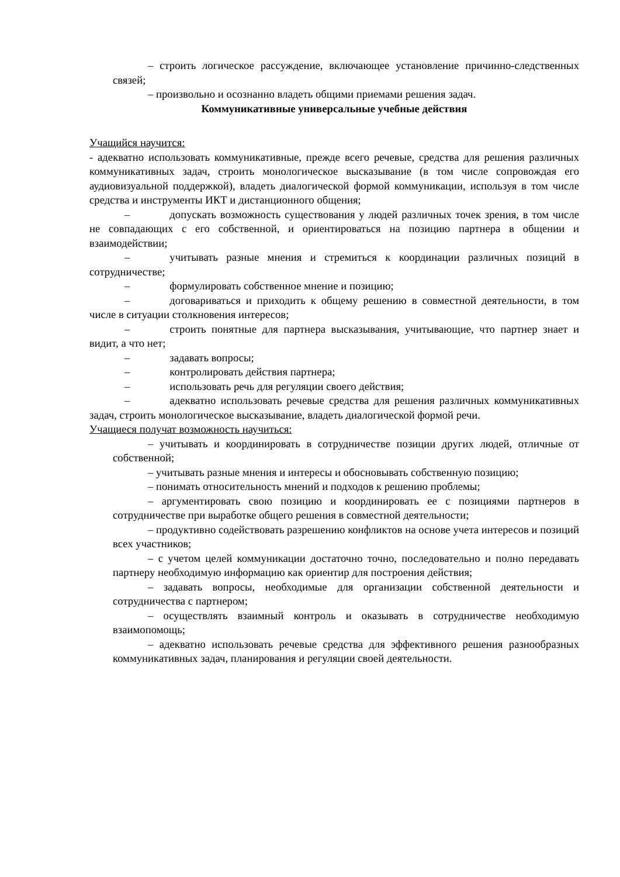– строить логическое рассуждение, включающее установление причинно-следственных связей;
– произвольно и осознанно владеть общими приемами решения задач.
Коммуникативные универсальные учебные действия
Учащийся научится:
- адекватно использовать коммуникативные, прежде всего речевые, средства для решения различных коммуникативных задач, строить монологическое высказывание (в том числе сопровождая его аудиовизуальной поддержкой), владеть диалогической формой коммуникации, используя в том числе средства и инструменты ИКТ и дистанционного общения;
– допускать возможность существования у людей различных точек зрения, в том числе не совпадающих с его собственной, и ориентироваться на позицию партнера в общении и взаимодействии;
– учитывать разные мнения и стремиться к координации различных позиций в сотрудничестве;
– формулировать собственное мнение и позицию;
– договариваться и приходить к общему решению в совместной деятельности, в том числе в ситуации столкновения интересов;
– строить понятные для партнера высказывания, учитывающие, что партнер знает и видит, а что нет;
– задавать вопросы;
– контролировать действия партнера;
– использовать речь для регуляции своего действия;
– адекватно использовать речевые средства для решения различных коммуникативных задач, строить монологическое высказывание, владеть диалогической формой речи.
Учащиеся получат возможность научиться:
– учитывать и координировать в сотрудничестве позиции других людей, отличные от собственной;
– учитывать разные мнения и интересы и обосновывать собственную позицию;
– понимать относительность мнений и подходов к решению проблемы;
– аргументировать свою позицию и координировать ее с позициями партнеров в сотрудничестве при выработке общего решения в совместной деятельности;
– продуктивно содействовать разрешению конфликтов на основе учета интересов и позиций всех участников;
– с учетом целей коммуникации достаточно точно, последовательно и полно передавать партнеру необходимую информацию как ориентир для построения действия;
– задавать вопросы, необходимые для организации собственной деятельности и сотрудничества с партнером;
– осуществлять взаимный контроль и оказывать в сотрудничестве необходимую взаимопомощь;
– адекватно использовать речевые средства для эффективного решения разнообразных коммуникативных задач, планирования и регуляции своей деятельности.